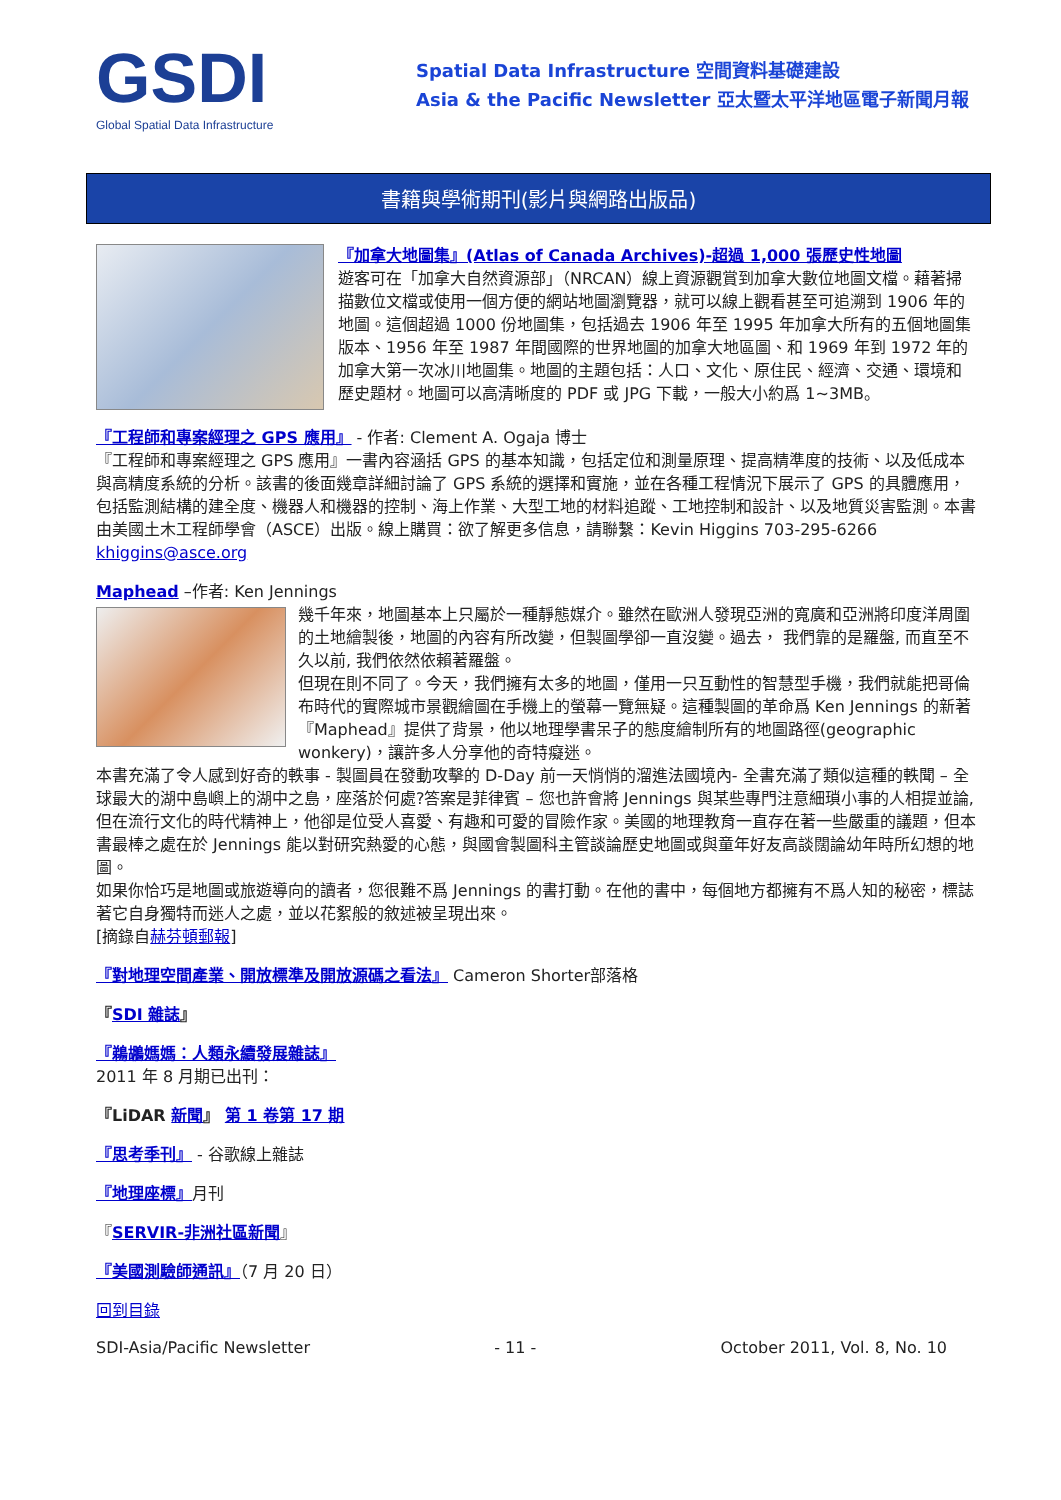GSDI
Global Spatial Data Infrastructure
Spatial Data Infrastructure 空間資料基礎建設
Asia & the Pacific Newsletter 亞太暨太平洋地區電子新聞月報
書籍與學術期刊(影片與網路出版品)
『加拿大地圖集』(Atlas of Canada Archives)-超過 1,000 張歷史性地圖
遊客可在「加拿大自然資源部」（NRCAN）線上資源觀賞到加拿大數位地圖文檔。藉著掃描數位文檔或使用一個方便的網站地圖瀏覽器，就可以線上觀看甚至可追溯到 1906 年的地圖。這個超過 1000 份地圖集，包括過去 1906 年至 1995 年加拿大所有的五個地圖集版本、1956 年至 1987 年間國際的世界地圖的加拿大地區圖、和 1969 年到 1972 年的加拿大第一次冰川地圖集。地圖的主題包括：人口、文化、原住民、經濟、交通、環境和歷史題材。地圖可以高清晰度的 PDF 或 JPG 下載，一般大小約爲 1~3MB。
『工程師和專案經理之 GPS 應用』 - 作者: Clement A. Ogaja 博士
『工程師和專案經理之 GPS 應用』一書內容涵括 GPS 的基本知識，包括定位和測量原理、提高精準度的技術、以及低成本與高精度系統的分析。該書的後面幾章詳細討論了 GPS 系統的選擇和實施，並在各種工程情況下展示了 GPS 的具體應用，包括監測結構的建全度、機器人和機器的控制、海上作業、大型工地的材料追蹤、工地控制和設計、以及地質災害監測。本書由美國土木工程師學會（ASCE）出版。線上購買：欲了解更多信息，請聯繫：Kevin Higgins 703-295-6266 khiggins@asce.org
Maphead –作者: Ken Jennings
幾千年來，地圖基本上只屬於一種靜態媒介。雖然在歐洲人發現亞洲的寬廣和亞洲將印度洋周圍的土地繪製後，地圖的內容有所改變，但製圖學卻一直沒變。過去， 我們靠的是羅盤, 而直至不久以前, 我們依然依賴著羅盤。
但現在則不同了。今天，我們擁有太多的地圖，僅用一只互動性的智慧型手機，我們就能把哥倫布時代的實際城市景觀繪圖在手機上的螢幕一覽無疑。這種製圖的革命爲 Ken Jennings 的新著『Maphead』提供了背景，他以地理學書呆子的態度繪制所有的地圖路徑(geographic wonkery)，讓許多人分享他的奇特癡迷。
本書充滿了令人感到好奇的軼事 - 製圖員在發動攻擊的 D-Day 前一天悄悄的溜進法國境內- 全書充滿了類似這種的軼聞 – 全球最大的湖中島嶼上的湖中之島，座落於何處?答案是菲律賓 – 您也許會將 Jennings 與某些專門注意細瑣小事的人相提並論, 但在流行文化的時代精神上，他卻是位受人喜愛、有趣和可愛的冒險作家。美國的地理教育一直存在著一些嚴重的議題，但本書最棒之處在於 Jennings 能以對研究熱愛的心態，與國會製圖科主管談論歷史地圖或與童年好友高談闊論幼年時所幻想的地圖。
如果你恰巧是地圖或旅遊導向的讀者，您很難不爲 Jennings 的書打動。在他的書中，每個地方都擁有不爲人知的秘密，標誌著它自身獨特而迷人之處，並以花絮般的敘述被呈現出來。
[摘錄自赫芬頓郵報]
『對地理空間產業、開放標準及開放源碼之看法』 Cameron Shorter部落格
『SDI 雜誌』
『鵜鶘媽媽：人類永續發展雜誌』
2011 年 8 月期已出刊：
『LiDAR 新聞』 第 1 卷第 17 期
『思考季刊』 - 谷歌線上雜誌
『地理座標』月刊
『SERVIR-非洲社區新聞』
『美國測驗師通訊』（7 月 20 日）
回到目錄
SDI-Asia/Pacific Newsletter - 11 - October 2011, Vol. 8, No. 10